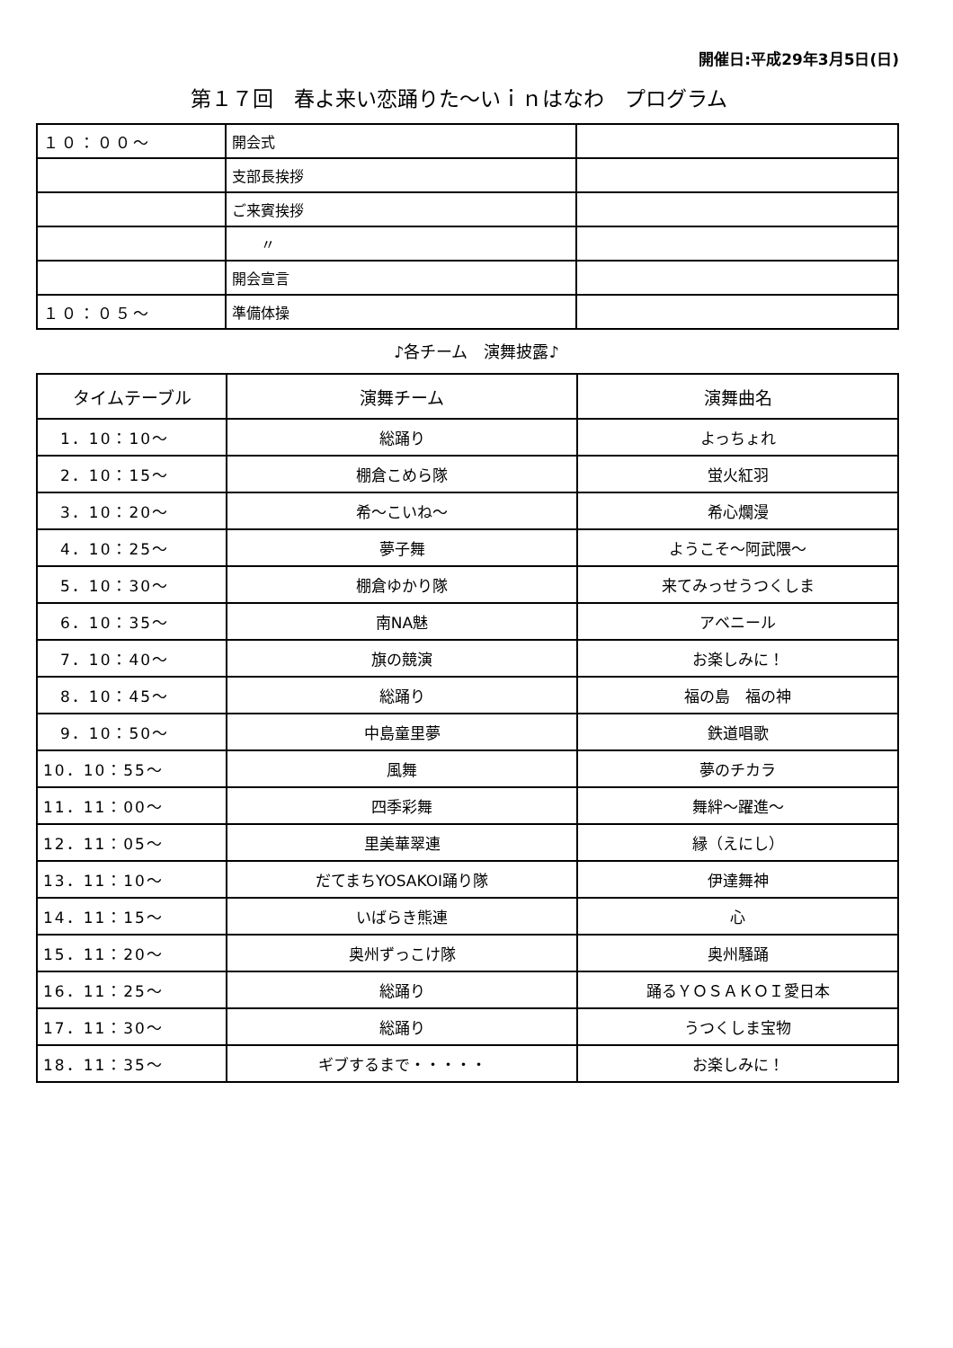開催日:平成29年3月5日(日)
第１７回　春よ来い恋踊りた～いｉｎはなわ　プログラム
| １０：００～ | 開会式 | |
| | 支部長挨拶 | |
| | ご来賓挨拶 | |
| | 〃 | |
| | 開会宣言 | |
| １０：０５～ | 準備体操 | |
♪各チーム　演舞披露♪
| タイムテーブル | 演舞チーム | 演舞曲名 |
| --- | --- | --- |
| 1．10：10～ | 総踊り | よっちょれ |
| 2．10：15～ | 棚倉こめら隊 | 蛍火紅羽 |
| 3．10：20～ | 希～こいね～ | 希心爛漫 |
| 4．10：25～ | 夢子舞 | ようこそ～阿武隈～ |
| 5．10：30～ | 棚倉ゆかり隊 | 来てみっせうつくしま |
| 6．10：35～ | 南NA魅 | アベニール |
| 7．10：40～ | 旗の競演 | お楽しみに！ |
| 8．10：45～ | 総踊り | 福の島 福の神 |
| 9．10：50～ | 中島童里夢 | 鉄道唱歌 |
| 10．10：55～ | 風舞 | 夢のチカラ |
| 11．11：00～ | 四季彩舞 | 舞絆～躍進～ |
| 12．11：05～ | 里美華翠連 | 縁（えにし） |
| 13．11：10～ | だてまちYOSAKOI踊り隊 | 伊達舞神 |
| 14．11：15～ | いばらき熊連 | 心 |
| 15．11：20～ | 奥州ずっこけ隊 | 奥州騒踊 |
| 16．11：25～ | 総踊り | 踊るＹＯＳＡＫＯＩ愛日本 |
| 17．11：30～ | 総踊り | うつくしま宝物 |
| 18．11：35～ | ギブするまで・・・・・ | お楽しみに！ |